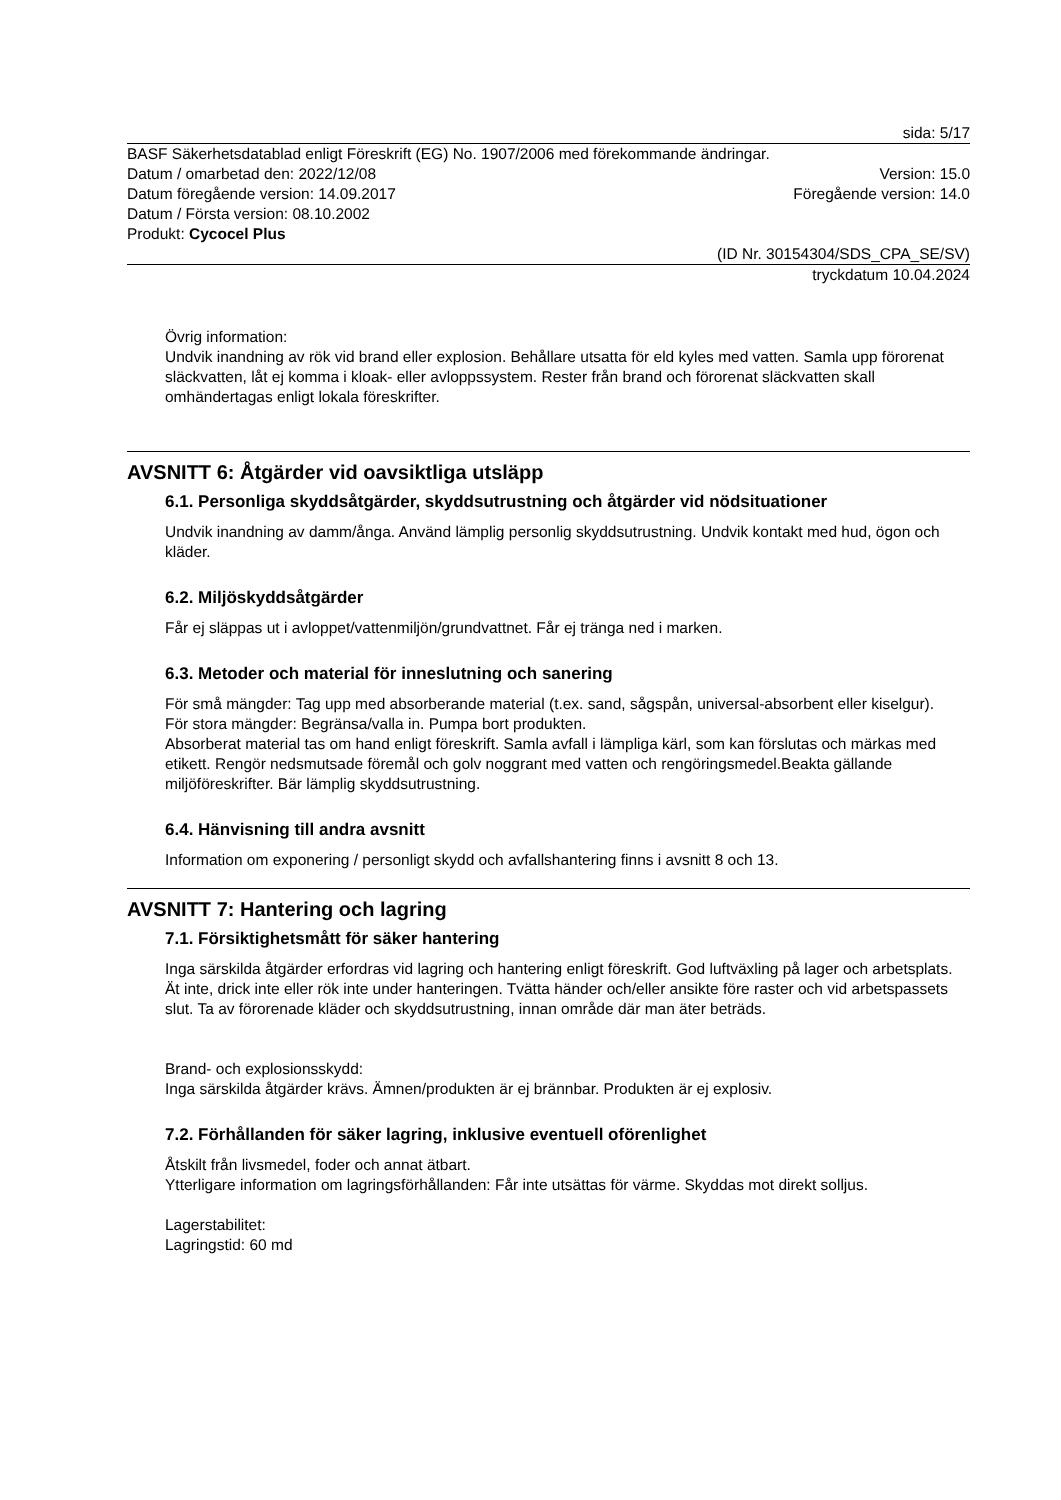sida: 5/17
BASF Säkerhetsdatablad enligt Föreskrift (EG) No. 1907/2006 med förekommande ändringar.
Datum / omarbetad den: 2022/12/08 Version: 15.0
Datum föregående version: 14.09.2017 Föregående version: 14.0
Datum / Första version: 08.10.2002
Produkt: Cycocel Plus
(ID Nr. 30154304/SDS_CPA_SE/SV)
tryckdatum 10.04.2024
Övrig information:
Undvik inandning av rök vid brand eller explosion. Behållare utsatta för eld kyles med vatten. Samla upp förorenat släckvatten, låt ej komma i kloak- eller avloppssystem. Rester från brand och förorenat släckvatten skall omhändertagas enligt lokala föreskrifter.
AVSNITT 6: Åtgärder vid oavsiktliga utsläpp
6.1. Personliga skyddsåtgärder, skyddsutrustning och åtgärder vid nödsituationer
Undvik inandning av damm/ånga. Använd lämplig personlig skyddsutrustning. Undvik kontakt med hud, ögon och kläder.
6.2. Miljöskyddsåtgärder
Får ej släppas ut i avloppet/vattenmiljön/grundvattnet. Får ej tränga ned i marken.
6.3. Metoder och material för inneslutning och sanering
För små mängder: Tag upp med absorberande material (t.ex. sand, sågspån, universal-absorbent eller kiselgur).
För stora mängder: Begränsa/valla in. Pumpa bort produkten.
Absorberat material tas om hand enligt föreskrift. Samla avfall i lämpliga kärl, som kan förslutas och märkas med etikett. Rengör nedsmutsade föremål och golv noggrant med vatten och rengöringsmedel.Beakta gällande miljöföreskrifter. Bär lämplig skyddsutrustning.
6.4. Hänvisning till andra avsnitt
Information om exponering / personligt skydd och avfallshantering finns i avsnitt 8 och 13.
AVSNITT 7: Hantering och lagring
7.1. Försiktighetsmått för säker hantering
Inga särskilda åtgärder erfordras vid lagring och hantering enligt föreskrift. God luftväxling på lager och arbetsplats. Ät inte, drick inte eller rök inte under hanteringen. Tvätta händer och/eller ansikte före raster och vid arbetspassets slut. Ta av förorenade kläder och skyddsutrustning, innan område där man äter beträds.
Brand- och explosionsskydd:
Inga särskilda åtgärder krävs. Ämnen/produkten är ej brännbar. Produkten är ej explosiv.
7.2. Förhållanden för säker lagring, inklusive eventuell oförenlighet
Åtskilt från livsmedel, foder och annat ätbart.
Ytterligare information om lagringsförhållanden: Får inte utsättas för värme. Skyddas mot direkt solljus.
Lagerstabilitet:
Lagringstid: 60 md